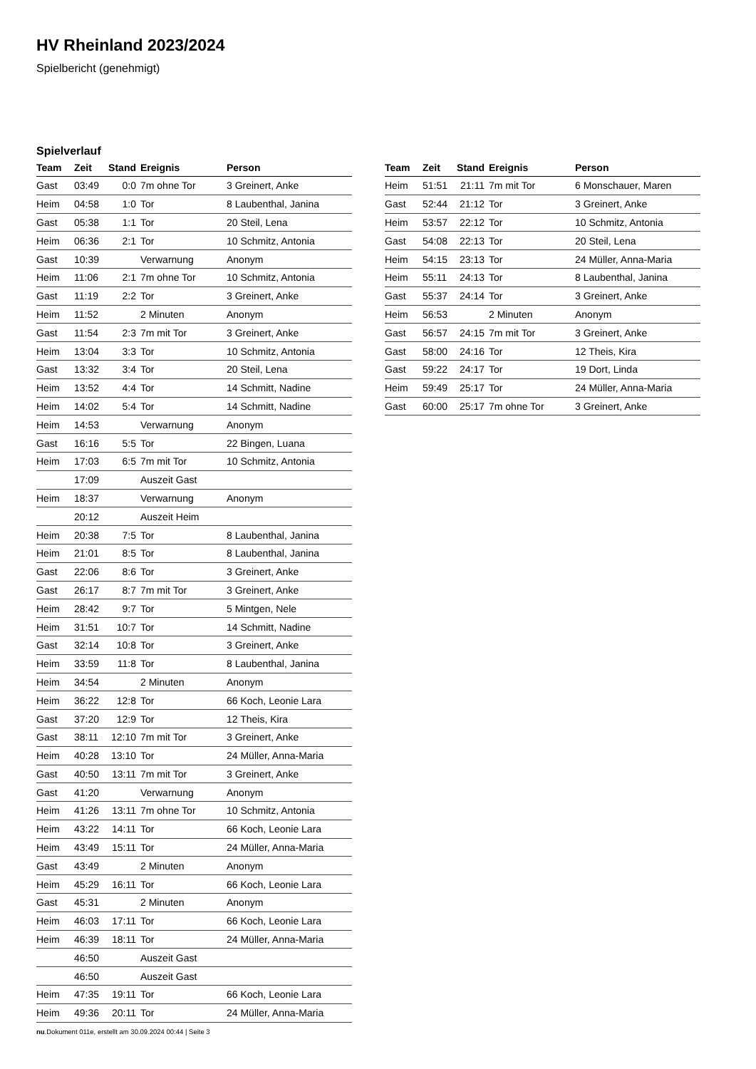HV Rheinland 2023/2024
Spielbericht (genehmigt)
Spielverlauf
| Team | Zeit | Stand | Ereignis | Person |
| --- | --- | --- | --- | --- |
| Gast | 03:49 | 0:0 | 7m ohne Tor | 3 Greinert, Anke |
| Heim | 04:58 | 1:0 | Tor | 8 Laubenthal, Janina |
| Gast | 05:38 | 1:1 | Tor | 20 Steil, Lena |
| Heim | 06:36 | 2:1 | Tor | 10 Schmitz, Antonia |
| Gast | 10:39 | | Verwarnung | Anonym |
| Heim | 11:06 | 2:1 | 7m ohne Tor | 10 Schmitz, Antonia |
| Gast | 11:19 | 2:2 | Tor | 3 Greinert, Anke |
| Heim | 11:52 | | 2 Minuten | Anonym |
| Gast | 11:54 | 2:3 | 7m mit Tor | 3 Greinert, Anke |
| Heim | 13:04 | 3:3 | Tor | 10 Schmitz, Antonia |
| Gast | 13:32 | 3:4 | Tor | 20 Steil, Lena |
| Heim | 13:52 | 4:4 | Tor | 14 Schmitt, Nadine |
| Heim | 14:02 | 5:4 | Tor | 14 Schmitt, Nadine |
| Heim | 14:53 | | Verwarnung | Anonym |
| Gast | 16:16 | 5:5 | Tor | 22 Bingen, Luana |
| Heim | 17:03 | 6:5 | 7m mit Tor | 10 Schmitz, Antonia |
| | 17:09 | | Auszeit Gast | |
| Heim | 18:37 | | Verwarnung | Anonym |
| | 20:12 | | Auszeit Heim | |
| Heim | 20:38 | 7:5 | Tor | 8 Laubenthal, Janina |
| Heim | 21:01 | 8:5 | Tor | 8 Laubenthal, Janina |
| Gast | 22:06 | 8:6 | Tor | 3 Greinert, Anke |
| Gast | 26:17 | 8:7 | 7m mit Tor | 3 Greinert, Anke |
| Heim | 28:42 | 9:7 | Tor | 5 Mintgen, Nele |
| Heim | 31:51 | 10:7 | Tor | 14 Schmitt, Nadine |
| Gast | 32:14 | 10:8 | Tor | 3 Greinert, Anke |
| Heim | 33:59 | 11:8 | Tor | 8 Laubenthal, Janina |
| Heim | 34:54 | | 2 Minuten | Anonym |
| Heim | 36:22 | 12:8 | Tor | 66 Koch, Leonie Lara |
| Gast | 37:20 | 12:9 | Tor | 12 Theis, Kira |
| Gast | 38:11 | 12:10 | 7m mit Tor | 3 Greinert, Anke |
| Heim | 40:28 | 13:10 | Tor | 24 Müller, Anna-Maria |
| Gast | 40:50 | 13:11 | 7m mit Tor | 3 Greinert, Anke |
| Gast | 41:20 | | Verwarnung | Anonym |
| Heim | 41:26 | 13:11 | 7m ohne Tor | 10 Schmitz, Antonia |
| Heim | 43:22 | 14:11 | Tor | 66 Koch, Leonie Lara |
| Heim | 43:49 | 15:11 | Tor | 24 Müller, Anna-Maria |
| Gast | 43:49 | | 2 Minuten | Anonym |
| Heim | 45:29 | 16:11 | Tor | 66 Koch, Leonie Lara |
| Gast | 45:31 | | 2 Minuten | Anonym |
| Heim | 46:03 | 17:11 | Tor | 66 Koch, Leonie Lara |
| Heim | 46:39 | 18:11 | Tor | 24 Müller, Anna-Maria |
| | 46:50 | | Auszeit Gast | |
| | 46:50 | | Auszeit Gast | |
| Heim | 47:35 | 19:11 | Tor | 66 Koch, Leonie Lara |
| Heim | 49:36 | 20:11 | Tor | 24 Müller, Anna-Maria |
| Team | Zeit | Stand | Ereignis | Person |
| --- | --- | --- | --- | --- |
| Heim | 51:51 | 21:11 | 7m mit Tor | 6 Monschauer, Maren |
| Gast | 52:44 | 21:12 | Tor | 3 Greinert, Anke |
| Heim | 53:57 | 22:12 | Tor | 10 Schmitz, Antonia |
| Gast | 54:08 | 22:13 | Tor | 20 Steil, Lena |
| Heim | 54:15 | 23:13 | Tor | 24 Müller, Anna-Maria |
| Heim | 55:11 | 24:13 | Tor | 8 Laubenthal, Janina |
| Gast | 55:37 | 24:14 | Tor | 3 Greinert, Anke |
| Heim | 56:53 | | 2 Minuten | Anonym |
| Gast | 56:57 | 24:15 | 7m mit Tor | 3 Greinert, Anke |
| Gast | 58:00 | 24:16 | Tor | 12 Theis, Kira |
| Gast | 59:22 | 24:17 | Tor | 19 Dort, Linda |
| Heim | 59:49 | 25:17 | Tor | 24 Müller, Anna-Maria |
| Gast | 60:00 | 25:17 | 7m ohne Tor | 3 Greinert, Anke |
nu.Dokument 011e, erstellt am 30.09.2024 00:44 | Seite 3